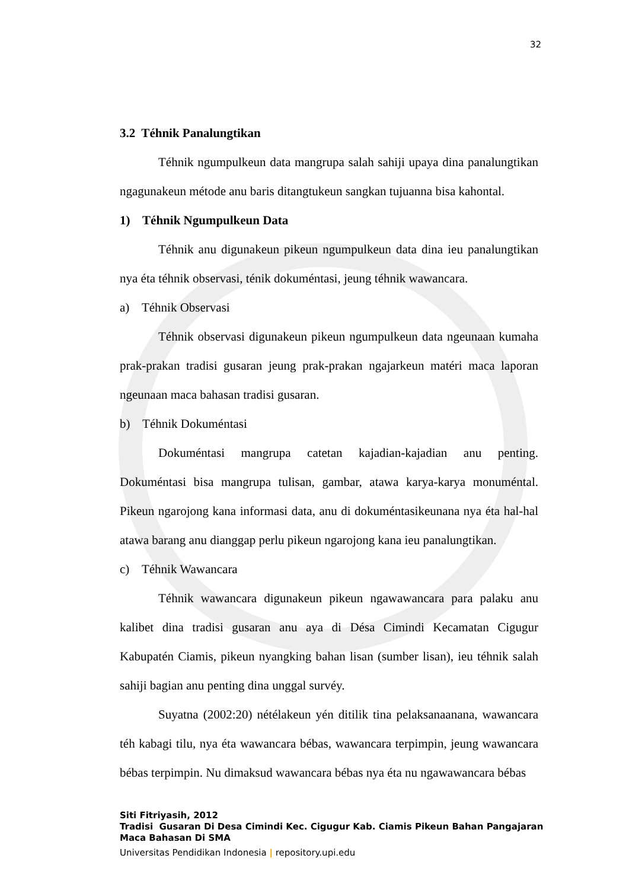32
3.2 Téhnik Panalungtikan
Téhnik ngumpulkeun data mangrupa salah sahiji upaya dina panalungtikan ngagunakeun métode anu baris ditangtukeun sangkan tujuanna bisa kahontal.
1) Téhnik Ngumpulkeun Data
Téhnik anu digunakeun pikeun ngumpulkeun data dina ieu panalungtikan nya éta téhnik observasi, ténik dokuméntasi, jeung téhnik wawancara.
a) Téhnik Observasi
Téhnik observasi digunakeun pikeun ngumpulkeun data ngeunaan kumaha prak-prakan tradisi gusaran jeung prak-prakan ngajarkeun matéri maca laporan ngeunaan maca bahasan tradisi gusaran.
b) Téhnik Dokuméntasi
Dokuméntasi mangrupa catetan kajadian-kajadian anu penting. Dokuméntasi bisa mangrupa tulisan, gambar, atawa karya-karya monuméntal. Pikeun ngarojong kana informasi data, anu di dokuméntasikeunana nya éta hal-hal atawa barang anu dianggap perlu pikeun ngarojong kana ieu panalungtikan.
c) Téhnik Wawancara
Téhnik wawancara digunakeun pikeun ngawawancara para palaku anu kalibet dina tradisi gusaran anu aya di Désa Cimindi Kecamatan Cigugur Kabupatén Ciamis, pikeun nyangking bahan lisan (sumber lisan), ieu téhnik salah sahiji bagian anu penting dina unggal survéy.
Suyatna (2002:20) nétélakeun yén ditilik tina pelaksanaanana, wawancara téh kabagi tilu, nya éta wawancara bébas, wawancara terpimpin, jeung wawancara bébas terpimpin. Nu dimaksud wawancara bébas nya éta nu ngawawancara bébas
Siti Fitriyasih, 2012
Tradisi Gusaran Di Desa Cimindi Kec. Cigugur Kab. Ciamis Pikeun Bahan Pangajaran
Maca Bahasan Di SMA
Universitas Pendidikan Indonesia | repository.upi.edu